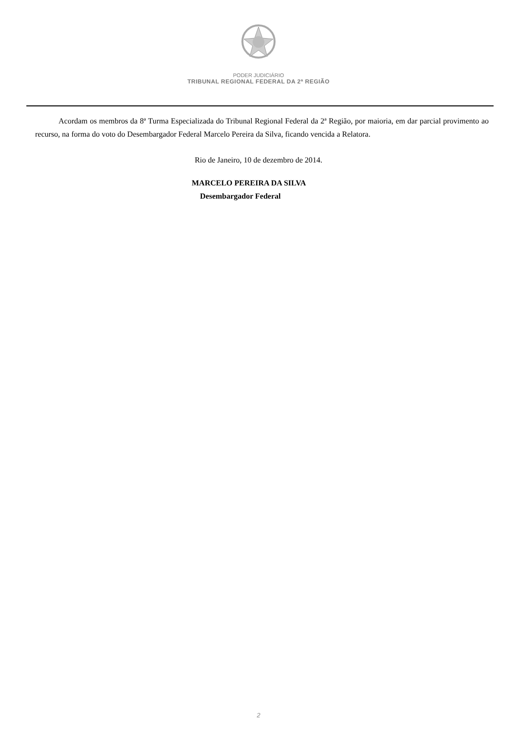PODER JUDICIÁRIO
TRIBUNAL REGIONAL FEDERAL DA 2ª REGIÃO
Acordam os membros da 8ª Turma Especializada do Tribunal Regional Federal da 2ª Região, por maioria, em dar parcial provimento ao recurso, na forma do voto do Desembargador Federal Marcelo Pereira da Silva, ficando vencida a Relatora.
Rio de Janeiro, 10 de dezembro de 2014.
MARCELO PEREIRA DA SILVA
Desembargador Federal
2